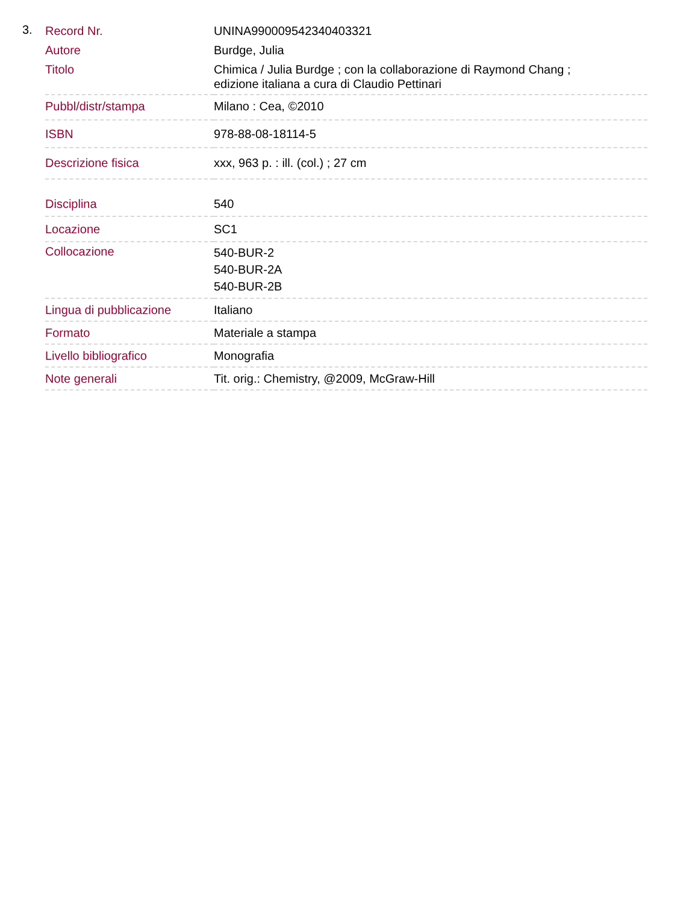3.
| Record Nr. | UNINA990009542340403321 |
| Autore | Burdge, Julia |
| Titolo | Chimica / Julia Burdge ; con la collaborazione di Raymond Chang ; edizione italiana a cura di Claudio Pettinari |
| Pubbl/distr/stampa | Milano : Cea, ©2010 |
| ISBN | 978-88-08-18114-5 |
| Descrizione fisica | xxx, 963 p. : ill. (col.) ; 27 cm |
| Disciplina | 540 |
| Locazione | SC1 |
| Collocazione | 540-BUR-2 540-BUR-2A 540-BUR-2B |
| Lingua di pubblicazione | Italiano |
| Formato | Materiale a stampa |
| Livello bibliografico | Monografia |
| Note generali | Tit. orig.: Chemistry, @2009, McGraw-Hill |